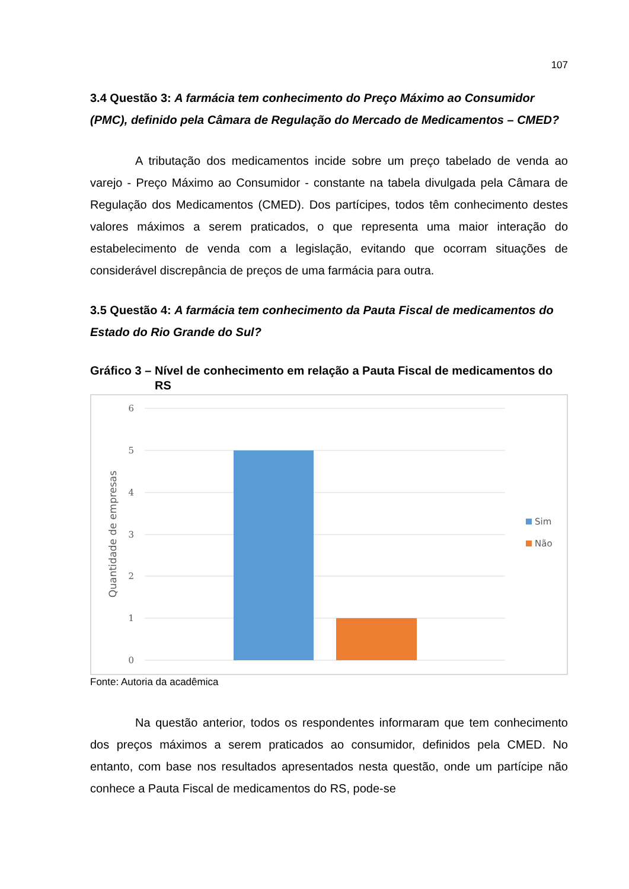107
3.4 Questão 3: A farmácia tem conhecimento do Preço Máximo ao Consumidor (PMC), definido pela Câmara de Regulação do Mercado de Medicamentos – CMED?
A tributação dos medicamentos incide sobre um preço tabelado de venda ao varejo - Preço Máximo ao Consumidor - constante na tabela divulgada pela Câmara de Regulação dos Medicamentos (CMED). Dos partícipes, todos têm conhecimento destes valores máximos a serem praticados, o que representa uma maior interação do estabelecimento de venda com a legislação, evitando que ocorram situações de considerável discrepância de preços de uma farmácia para outra.
3.5 Questão 4: A farmácia tem conhecimento da Pauta Fiscal de medicamentos do Estado do Rio Grande do Sul?
Gráfico 3 – Nível de conhecimento em relação a Pauta Fiscal de medicamentos do RS
6
5
4
3
2
1
0
Quantidade de empresas
Sim
Não
Fonte: Autoria da acadêmica
Na questão anterior, todos os respondentes informaram que tem conhecimento dos preços máximos a serem praticados ao consumidor, definidos pela CMED. No entanto, com base nos resultados apresentados nesta questão, onde um partícipe não conhece a Pauta Fiscal de medicamentos do RS, pode-se